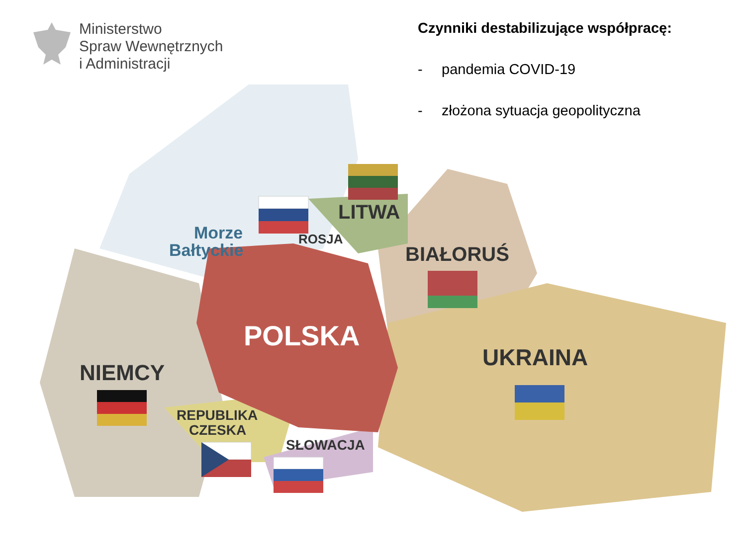Ministerstwo
Spraw Wewnętrznych
i Administracji
Czynniki destabilizujące współpracę:
- pandemia COVID-19
- złożona sytuacja geopolityczna
Morze
Bałtyckie
ROSJA
LITWA
BIAŁORUŚ
POLSKA
UKRAINA
NIEMCY
REPUBLIKA
CZESKA
SŁOWACJA